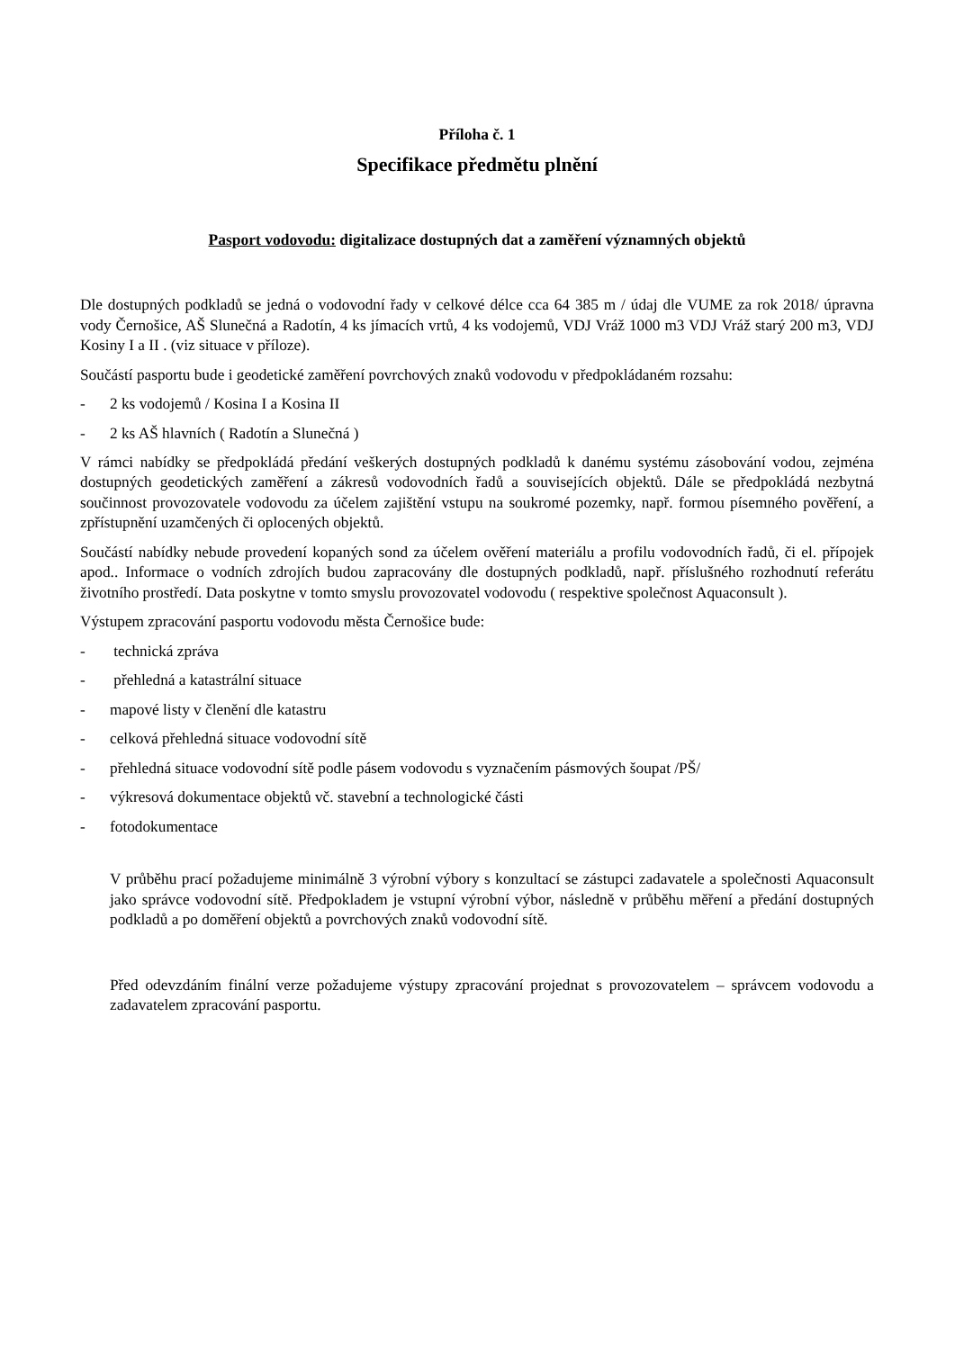Příloha č. 1
Specifikace předmětu plnění
Pasport vodovodu: digitalizace dostupných dat a zaměření významných objektů
Dle dostupných podkladů se jedná o vodovodní řady v celkové délce cca 64 385 m / údaj dle VUME za rok 2018/ úpravna vody Černošice, AŠ Slunečná a Radotín, 4 ks jímacích vrtů, 4 ks vodojemů, VDJ Vráž 1000 m3 VDJ Vráž starý 200 m3, VDJ Kosiny I a II . (viz situace v příloze).
Součástí pasportu bude i geodetické zaměření povrchových znaků vodovodu v předpokládaném rozsahu:
- 2 ks vodojemů / Kosina I a Kosina II
- 2 ks AŠ hlavních ( Radotín a Slunečná )
V rámci nabídky se předpokládá předání veškerých dostupných podkladů k danému systému zásobování vodou, zejména dostupných geodetických zaměření a zákresů vodovodních řadů a souvisejících objektů. Dále se předpokládá nezbytná součinnost provozovatele vodovodu za účelem zajištění vstupu na soukromé pozemky, např. formou písemného pověření, a zpřístupnění uzamčených či oplocených objektů.
Součástí nabídky nebude provedení kopaných sond za účelem ověření materiálu a profilu vodovodních řadů, či el. přípojek apod.. Informace o vodních zdrojích budou zapracovány dle dostupných podkladů, např. příslušného rozhodnutí referátu životního prostředí. Data poskytne v tomto smyslu provozovatel vodovodu ( respektive společnost Aquaconsult ).
Výstupem zpracování pasportu vodovodu města Černošice bude:
- technická zpráva
- přehledná a katastrální situace
- mapové listy v členění dle katastru
- celková přehledná situace vodovodní sítě
- přehledná situace vodovodní sítě podle pásem vodovodu s vyznačením pásmových šoupat /PŠ/
- výkresová dokumentace objektů vč. stavební a technologické části
- fotodokumentace
V průběhu prací požadujeme minimálně 3 výrobní výbory s konzultací se zástupci zadavatele a společnosti Aquaconsult jako správce vodovodní sítě. Předpokladem je vstupní výrobní výbor, následně v průběhu měření a předání dostupných podkladů a po doměření objektů a povrchových znaků vodovodní sítě.
Před odevzdáním finální verze požadujeme výstupy zpracování projednat s provozovatelem – správcem vodovodu a zadavatelem zpracování pasportu.